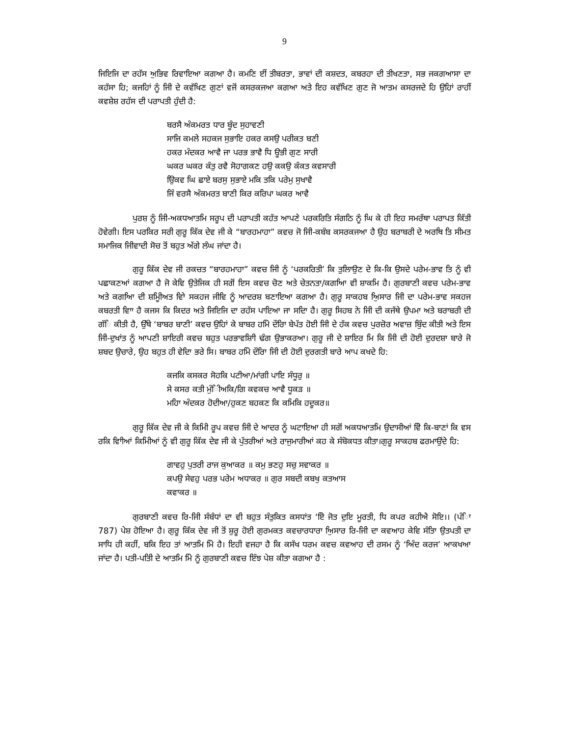9
ਜਿਇਜਿ ਦਾ ਰਹੱਸ ਅੁਭਿਵ ਰਿਵਾਇਆ ਕਗਆ ਹੈ। ਕਮਣਿ ਈਂ ਤੀਬਰਤਾ, ਭਾਵਾਂ ਦੀ ਕਸ਼ਦਤ, ਕਬਰਹਾ ਦੀ ਤੀਖਣਤਾ, ਸਭ ਜਕਗਆਸਾ ਦਾ ਕਹੱਸਾ ਹਿ; ਕਜਹਿਾਂ ਨੂੰ ਜਿੀ ਦੇ ਕਵੱਖਿਣ ਗੁਣਾਂ ਵਜੋਂ ਕਸਰਕਜਆ ਕਗਆ ਅਤੇ ਇਹ ਕਵੱਖਿਣ ਗੁਣ ਜੋ ਆਤਮ ਕਸਰਜਦੇ ਹਿ ਉਹਿਾਂ ਰਾਹੀਂ ਕਵਸ਼ੇਸ਼ ਰਹੱਸ ਦੀ ਪਰਾਪਤੀ ਹੁੰਦੀ ਹੈ:
ਬਰਸੈ ਅੰਕਮਰਤ ਧਾਰ ਬੂੰਦ ਸੁਹਾਵਣੀ
ਸਾਜਿ ਕਮਲੇ ਸਹਕਜ ਸੁਭਾਇ ਹਕਰ ਕਸਉ ਪਰੀਕਤ ਬਣੀ
ਹਕਰ ਮੰਦਕਰ ਆਵੈ ਜਾ ਪਰਭ ਭਾਵੈ ਧਿ ਊਭੀ ਗੁਣ ਸਾਰੀ
ਘਕਰ ਘਕਰ ਕੰਤੁ ਰਵੈ ਸੋਹਾਗਕਣ ਹਉ ਕਕਉ ਕੰਕਤ ਕਵਸਾਰੀ
ਉਿਕਵ ਘਿ ਛਾਏ ਬਰਸੁ ਸੁਭਾਏ ਮਕਿ ਤਕਿ ਪਰੇਮੁ ਸੁਖਾਵੈ
ਜਿੰ ਵਰਸੈ ਅੰਕਮਰਤ ਬਾਣੀ ਕਿਰ ਕਰਿਪਾ ਘਕਰ ਆਵੈ
ਪੁਰਸ਼ ਨੂੰ ਜਿੀ-ਅਕਧਆਤਮਿ ਸਰੂਪ ਦੀ ਪਰਾਪਤੀ ਕਹੱਤ ਆਪਣੇ ਪਰਕਰਿਤਿ ਸੰਗਠਿ ਨੂੰ ਘਿ ਕੇ ਹੀ ਇਹ ਸਮਰੱਥਾ ਪਰਾਪਤ ਕਿੱਤੀ ਹੋਵੇਗੀ। ਇਸ ਪਰਕਿਰ ਸਰੀ ਗੁਰੂ ਕਿੱਕ ਦੇਵ ਜੀ ਕੇ “ਬਾਰਹਮਾਹਾ” ਕਵਚ ਜੋ ਜਿੀ-ਕਬੰਬ ਕਸਰਕਜਆ ਹੈ ਉਹ ਬਰਾਬਰੀ ਦੇ ਅਰਥਿ ਤਿ ਸੀਮਤ ਸਮਾਜਿਕ ਜਿੀਵਾਦੀ ਸੋਚ ਤੋਂ ਬਹੁਤ ਅੱਗੇ ਲੰਘ ਜਾਂਦਾ ਹੈ।
ਗੁਰੂ ਕਿੱਕ ਦੇਵ ਜੀ ਰਕਚਤ “ਬਾਰਹਮਾਹਾ” ਕਵਚ ਜਿੀ ਨੂੰ ‘ਪਰਕਰਿਤੀ’ ਕਿ ਤੁਲਿਾਉਣ ਦੇ ਕਿ-ਕਿ ਉਸਦੇ ਪਰੇਮ-ਭਾਵ ਤਿ ਨੂੰ ਵੀ ਪਛਾਕਣਆਂ ਕਗਆ ਹੈ ਜੋ ਕੇਵਿ ਉਤੇਜਿਕ ਹੀ ਸਗੋਂ ਇਸ ਕਵਚ ਚੋਣ ਅਤੇ ਚੇਤਨਤਾ/ਕਗਆਿ ਵੀ ਸ਼ਾਕਮਿ ਹੈ। ਗੁਰਬਾਣੀ ਕਵਚ ਪਰੇਮ-ਭਾਵ ਅਤੇ ਕਗਆਿ ਦੀ ਸ਼ਮੂਿੀਅਤ ਵਾਿੇ ਸਕਹਜ ਜੀਵਿ ਨੂੰ ਆਦਰਸ਼ ਬਣਾਇਆ ਕਗਆ ਹੈ। ਗੁਰੂ ਸਾਕਹਬ ਅਿੁਸਾਰ ਜਿੀ ਦਾ ਪਰੇਮ-ਭਾਵ ਸਕਹਜ ਕਬਰਤੀ ਵਾਿਾ ਹੈ ਕਜਸ ਕਿ ਕਿਦਰ ਅਤੇ ਜਿਇਜਿ ਦਾ ਰਹੱਸ ਪਾਇਆ ਜਾ ਸਦਿਾ ਹੈ। ਗੁਰੂ ਸਿਹਬ ਨੇ ਜਿੀ ਦੀ ਕਜੱਥੇ ਉਪਮਾ ਅਤੇ ਬਰਾਬਰੀ ਦੀ ਗੱਿ ਕੀਤੀ ਹੈ, ਉੱਥੇ ‘ਬਾਬਰ ਬਾਣੀ’ ਕਵਚ ਉਹਿਾਂ ਕੇ ਬਾਬਰ ਹਮਿੇ ਦੌਰਾਿ ਬੇਪੱਤ ਹੋਈ ਜਿੀ ਦੇ ਹੱਕ ਕਵਚ ਪੁਰਜ਼ੋਰ ਅਵਾਜ਼ ਬੁਿੰਦ ਕੀਤੀ ਅਤੇ ਇਸ ਜਿੀ-ਦੁਖਾਂਤ ਨੂੰ ਆਪਣੀ ਸ਼ਾਇਰੀ ਕਵਚ ਬਹੁਤ ਪਰਭਾਵਸ਼ਾਿੀ ਢੰਗ ਉਭਾਕਰਆ। ਗੁਰੂ ਜੀ ਦੇ ਸ਼ਾਇਰ ਮਿ ਕਿ ਜਿੀ ਦੀ ਹੋਈ ਦੁਰਦਸ਼ਾ ਬਾਰੇ ਜੋ ਸ਼ਬਦ ਉਚਾਰੇ, ਉਹ ਬਹੁਤ ਹੀ ਵੇਦਿਾ ਭਰੇ ਸਿ। ਬਾਬਰ ਹਮਿੇ ਦੌਰਾਿ ਜਿੀ ਦੀ ਹੋਈ ਦੁਰਗਤੀ ਬਾਰੇ ਆਪ ਕਖਦੇ ਹਿ:
ਕਜਕਿ ਕਸਕਰ ਸੋਹਕਿ ਪਟੀਆ/ਮਾਂਗੀ ਪਾਇ ਸੰਧੂਰੁ ॥
ਸੇ ਕਸਰ ਕਤੀ ਮੁੰਿੀਅਕਿ/ਗਿ ਕਵਕਚ ਆਵੈ ਧੂਕੜ ॥
ਮਹਿਾ ਅੰਦਕਰ ਹੋਦੀਆ/ਹੁਕਣ ਬਹਕਣ ਕਿ ਕਮਿਕਿ ਹਦੂਕਰ॥
ਗੁਰੂ ਕਿੱਕ ਦੇਵ ਜੀ ਕੇ ਕਿਮਿੀ ਰੂਪ ਕਵਚ ਜਿੀ ਦੇ ਆਦਰ ਨੂੰ ਘਟਾਇਆ ਹੀ ਸਗੋਂ ਅਕਧਆਤਮਿ ਉਦਾਸੀਆਂ ਵੇਿੇ ਕਿ-ਬਾਣਾਂ ਕਿ ਵਸ ਰਕਿ ਵਾਿੀਆਂ ਕਿਮਿੀਆਂ ਨੂੰ ਵੀ ਗੁਰੂ ਕਿੱਕ ਦੇਵ ਜੀ ਕੇ ਪੁੱਤਰੀਆਂ ਅਤੇ ਰਾਜੁਮਾਰੀਆਂ ਕਹ ਕੇ ਸੰਬੋਕਧਤ ਕੀਤਾ।ਗੁਰੂ ਸਾਕਹਬ ਫਰਮਾਉਂਦੇ ਹਿ:
ਗਾਵਹੁ ਪੁਤਰੀ ਰਾਜ ਕੁਆਕਰ ॥ ਕਮੁ ਭਣਹੁ ਸਚੁ ਸਵਾਕਰ ॥
ਕਪਉ ਸੇਵਹੁ ਪਰਭ ਪਰੇਮ ਅਧਾਕਰ ॥ ਗੁਰ ਸਬਦੀ ਕਬਖੁ ਕਤਆਸ
ਕਵਾਕਰ ॥
ਗੁਰਬਾਣੀ ਕਵਚ ਰਿ-ਜਿੀ ਸੰਬੰਧਾਂ ਦਾ ਵੀ ਬਹੁਤ ਸੰਤੁਕਿਤ ਕਸਧਾਂਤ ‘ਏਿ ਜੋਤ ਦੁਇ ਮੂਰਤੀ, ਧਿ ਕਪਰ ਕਹੀਐ ਸੋਇ।। (ਪੰਿਾ 787) ਪੇਸ਼ ਹੋਇਆ ਹੈ। ਗੁਰੂ ਕਿੱਕ ਦੇਵ ਜੀ ਤੋਂ ਸ਼ੁਰੂ ਹੋਈ ਗੁਰਮਕਤ ਕਵਚਾਰਧਾਰਾ ਅਿੁਸਾਰ ਰਿ-ਜਿੀ ਦਾ ਕਵਆਹ ਕੇਵਿ ਸੰਤਾਿ ਉਤਪਤੀ ਦਾ ਸਾਧਿ ਹੀ ਕਹੀਂ, ਬਕਿ ਇਹ ਤਾਂ ਆਤਮਿ ਮੇਿ ਹੈ। ਇਹੀ ਵਜਹਾ ਹੈ ਕਿ ਕਸੱਖ ਧਰਮ ਕਵਚ ਕਵਆਹ ਦੀ ਰਸਮ ਨੂੰ ‘ਅਿੰਦ ਕਰਜ’ ਆਕਖਆ ਜਾਂਦਾ ਹੈ। ਪਤੀ-ਪਤਿੀ ਦੇ ਆਤਮਿ ਮੇਿ ਨੂੰ ਗੁਰਬਾਣੀ ਕਵਚ ਇੰਝ ਪੇਸ਼ ਕੀਤਾ ਕਗਆ ਹੈ :